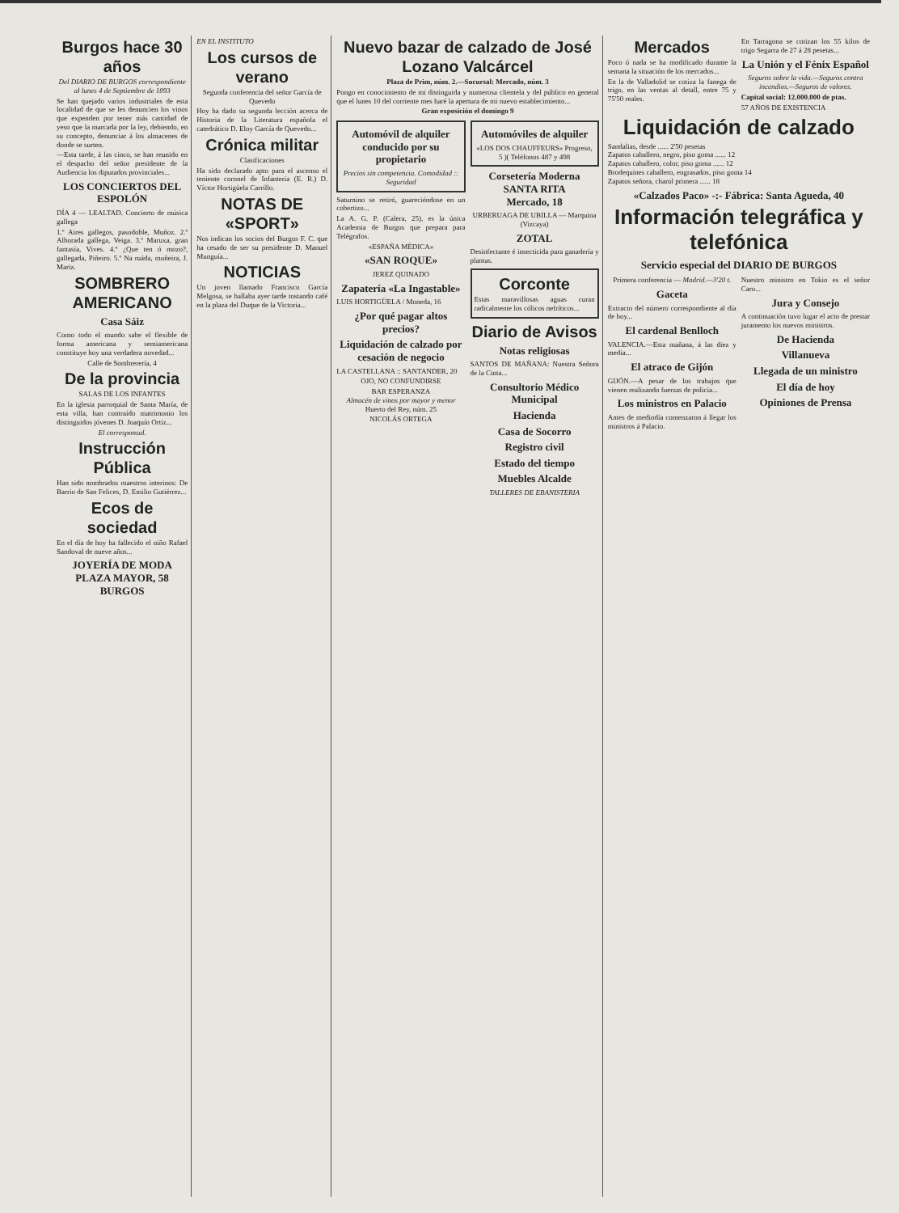Burgos hace 30 años
Del DIARIO DE BURGOS correspondiente al lunes 4 de Septiembre de 1893
Se han quejado varios industriales de esta localidad de que se les denuncien los vinos que expenden por tener más cantidad de yeso que la marcada por la ley, debiendo, en su concepto, denunciar á los almacenes de donde se surten.
—Esta tarde, á las cinco, se han reunido en el despacho del señor presidente de la Audiencia los diputados provinciales...
LOS CONCIERTOS DEL ESPOLÓN
DÍA 4 — LEALTAD. Concierto de música gallega
1.º Aires gallegos, pasodoble, Muñoz. 2.º Alborada gallega, Veiga. 3.º Maruxa, gran fantasía, Vives. 4.º ¿Que ten ó mozo?, gallegada, Piñeiro. 5.º Na ruáda, muñeira, J. Mariz.
SOMBRERO AMERICANO
Casa Sáiz
Como todo el mundo sabe el flexible de forma americana y semiamericana constituye hoy una verdadera novedad...
Calle de Sombrerería, 4
De la provincia
SALAS DE LOS INFANTES
En la iglesia parroquial de Santa María, de esta villa, han contraído matrimonio los distinguidos jóvenes D. Joaquín Ortiz...
El corresponsal.
Instrucción Pública
Han sido nombrados maestros interinos: De Barrio de San Felices, D. Emilio Gutiérrez...
Ecos de sociedad
En el día de hoy ha fallecido el niño Rafael Sandoval de nueve años...
JOYERÍA DE MODA
PLAZA MAYOR, 58
BURGOS
EN EL INSTITUTO
Los cursos de verano
Segunda conferencia del señor García de Quevedo
Hoy ha dado su segunda lección acerca de Historia de la Literatura española el catedrático D. Eloy García de Quevedo...
Crónica militar
Clasificaciones
Ha sido declarado apto para el ascenso el teniente coronel de Infantería (E. R.) D. Víctor Hortigüela Carrillo.
NOTAS DE «SPORT»
Nos indican los socios del Burgos F. C. que ha cesado de ser su presidente D. Manuel Munguía...
NOTICIAS
Un joven llamado Francisco García Melgosa, se hallaba ayer tarde tostando café en la plaza del Duque de la Victoria...
Nuevo bazar de calzado de José Lozano Valcárcel
Plaza de Prim, núm. 2.—Sucursal: Mercado, núm. 3
Pongo en conocimiento de mi distinguida y numerosa clientela y del público en general que el lunes 10 del corriente mes haré la apertura de mi nuevo establecimiento...
Gran exposición el domingo 9
Automóvil de alquiler conducido por su propietario
Precios sin competencia. Comodidad :: Seguridad
Saturnino se retiró, guareciéndose en un cobertizo...
La A. G. P. (Calera, 25), es la única Academia de Burgos que prepara para Telégrafos.
«ESPAÑA MÉDICA»
«SAN ROQUE»
JEREZ QUINADO
Zapatería «La Ingastable»
LUIS HORTIGÜELA / Moneda, 16
¿Por qué pagar altos precios?
Liquidación de calzado por cesación de negocio
LA CASTELLANA :: SANTANDER, 20
OJO, NO CONFUNDIRSE
BAR ESPERANZA
Almacén de vinos por mayor y menor
Huerto del Rey, núm. 25
NICOLÁS ORTEGA
Automóviles de alquiler
«LOS DOS CHAUFFEURS» Progreso, 5 )( Teléfonos 487 y 498
Corsetería Moderna
SANTA RITA
Mercado, 18
URBERUAGA DE UBILLA — Marquina (Vizcaya)
ZOTAL
Desinfectante é insecticida para ganadería y plantas.
Corconte
Estas maravillosas aguas curan radicalmente los cólicos nefríticos...
Diario de Avisos
Notas religiosas
SANTOS DE MAÑANA: Nuestra Señora de la Cinta...
Consultorio Médico Municipal
Hacienda
Casa de Socorro
Registro civil
Estado del tiempo
Muebles Alcalde
TALLERES DE EBANISTERIA
Mercados
Poco ó nada se ha modificado durante la semana la situación de los mercados...
En la de Valladolid se cotiza la fanega de trigo, en las ventas al detall, entre 75 y 75'50 reales.
En Tarragona se cotizan los 55 kilos de trigo Segarra de 27 á 28 pesetas...
La Unión y el Fénix Español
Seguros sobre la vida.—Seguros contra incendios.—Seguros de valores.
Capital social: 12.000.000 de ptas.
57 AÑOS DE EXISTENCIA
Liquidación de calzado
Sandalias, desde ...... 2'50 pesetas
Zapatos caballero, negro, piso goma ...... 12
Zapatos caballero, color, piso goma ...... 12
Brodequines caballero, engrasados, piso goma 14
Zapatos señora, charol primera ...... 18
«Calzados Paco» -:- Fábrica: Santa Agueda, 40
Información telegráfica y telefónica
Servicio especial del DIARIO DE BURGOS
Primera conferencia — Madrid.—3'20 t.
Gaceta
Extracto del número correspondiente al día de hoy...
El cardenal Benlloch
VALENCIA.—Esta mañana, á las diez y media...
El atraco de Gijón
GIJÓN.—A pesar de los trabajos que vienen realizando fuerzas de policía...
Los ministros en Palacio
Antes de mediodía comenzaron á llegar los ministros á Palacio.
Nuestro ministro en Tokio es el señor Caro...
Jura y Consejo
A continuación tuvo lugar el acto de prestar juramento los nuevos ministros.
De Hacienda
Villanueva
Llegada de un ministro
El día de hoy
Opiniones de Prensa